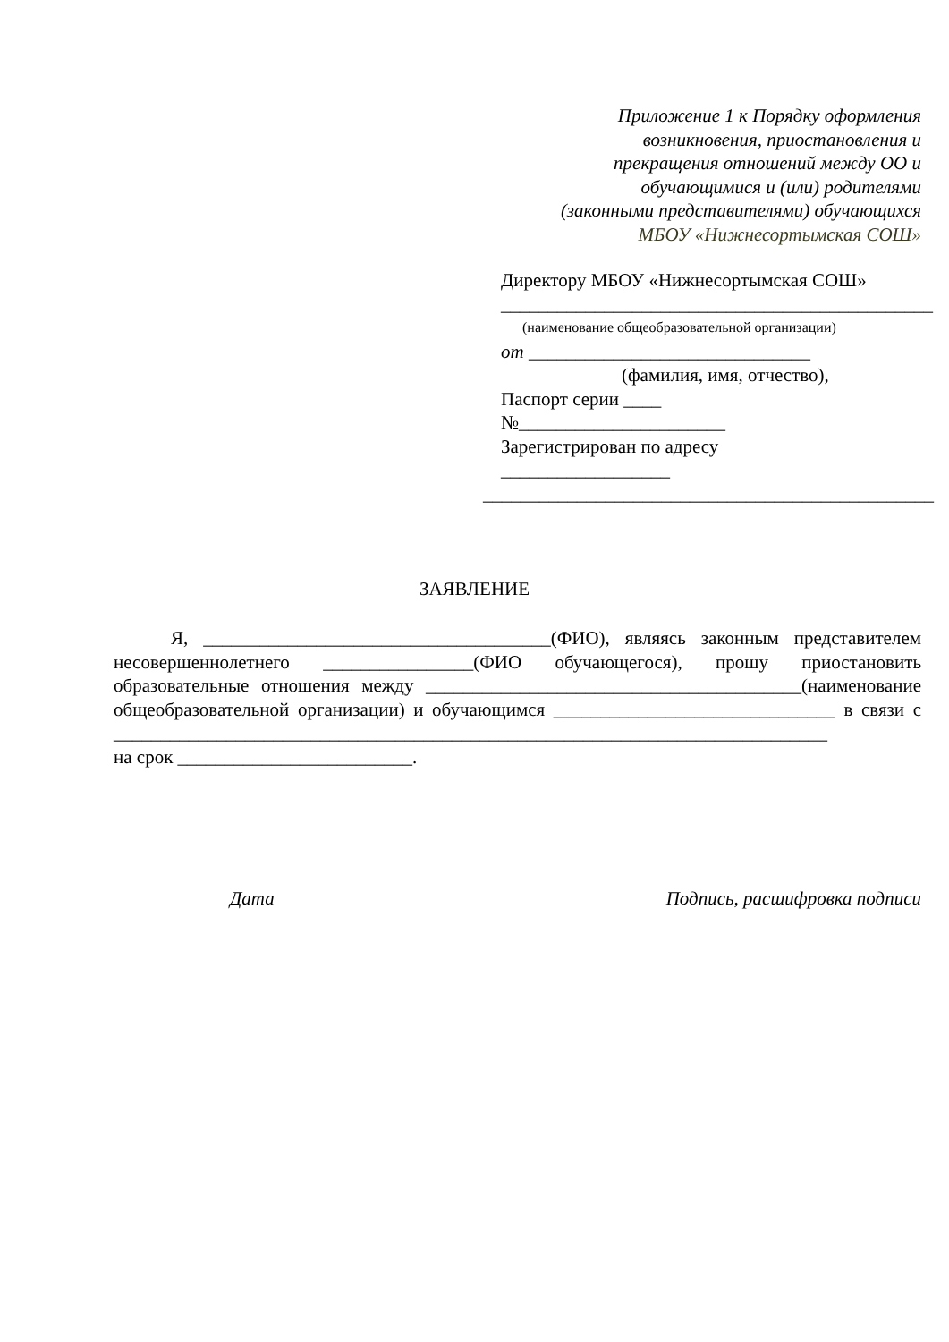Приложение 1 к Порядку оформления
возникновения, приостановления и
прекращения отношений между ОО и
обучающимися и (или) родителями
(законными представителями) обучающихся
МБОУ «Нижнесортымская СОШ»
Директору МБОУ «Нижнесортымская СОШ»
______________________________________________
(наименование общеобразовательной организации)
от ______________________________
(фамилия, имя, отчество),
Паспорт серии ____
№______________________
Зарегистрирован по адресу
__________________
________________________________________________
ЗАЯВЛЕНИЕ
Я, _____________________________________(ФИО), являясь законным представителем несовершеннолетнего ________________(ФИО обучающегося), прошу приостановить образовательные отношения между ________________________________________(наименование общеобразовательной организации) и обучающимся ______________________________ в связи с ____________________________________________________________________________
на срок _________________________.
Дата Подпись, расшифровка подписи